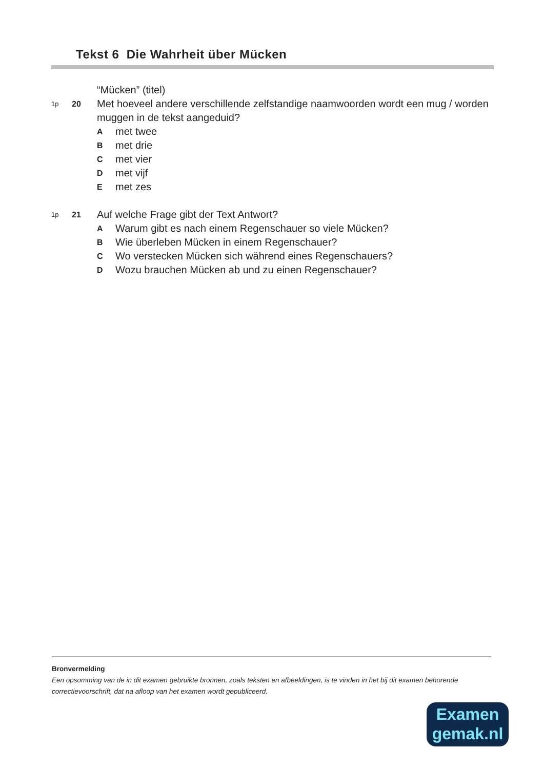Tekst 6 Die Wahrheit über Mücken
“Mücken” (titel)
1p 20 Met hoeveel andere verschillende zelfstandige naamwoorden wordt een mug / worden muggen in de tekst aangeduid?
Amet twee
Bmet drie
Cmet vier
Dmet vijf
Emet zes
1p 21 Auf welche Frage gibt der Text Antwort?
A Warum gibt es nach einem Regenschauer so viele Mücken?
B Wie überleben Mücken in einem Regenschauer?
C Wo verstecken Mücken sich während eines Regenschauers?
D Wozu brauchen Mücken ab und zu einen Regenschauer?
Bronvermelding
Een opsomming van de in dit examen gebruikte bronnen, zoals teksten en afbeeldingen, is te vinden in het bij dit examen behorende correctievoorschrift, dat na afloop van het examen wordt gepubliceerd.
Examen
gemak.nl